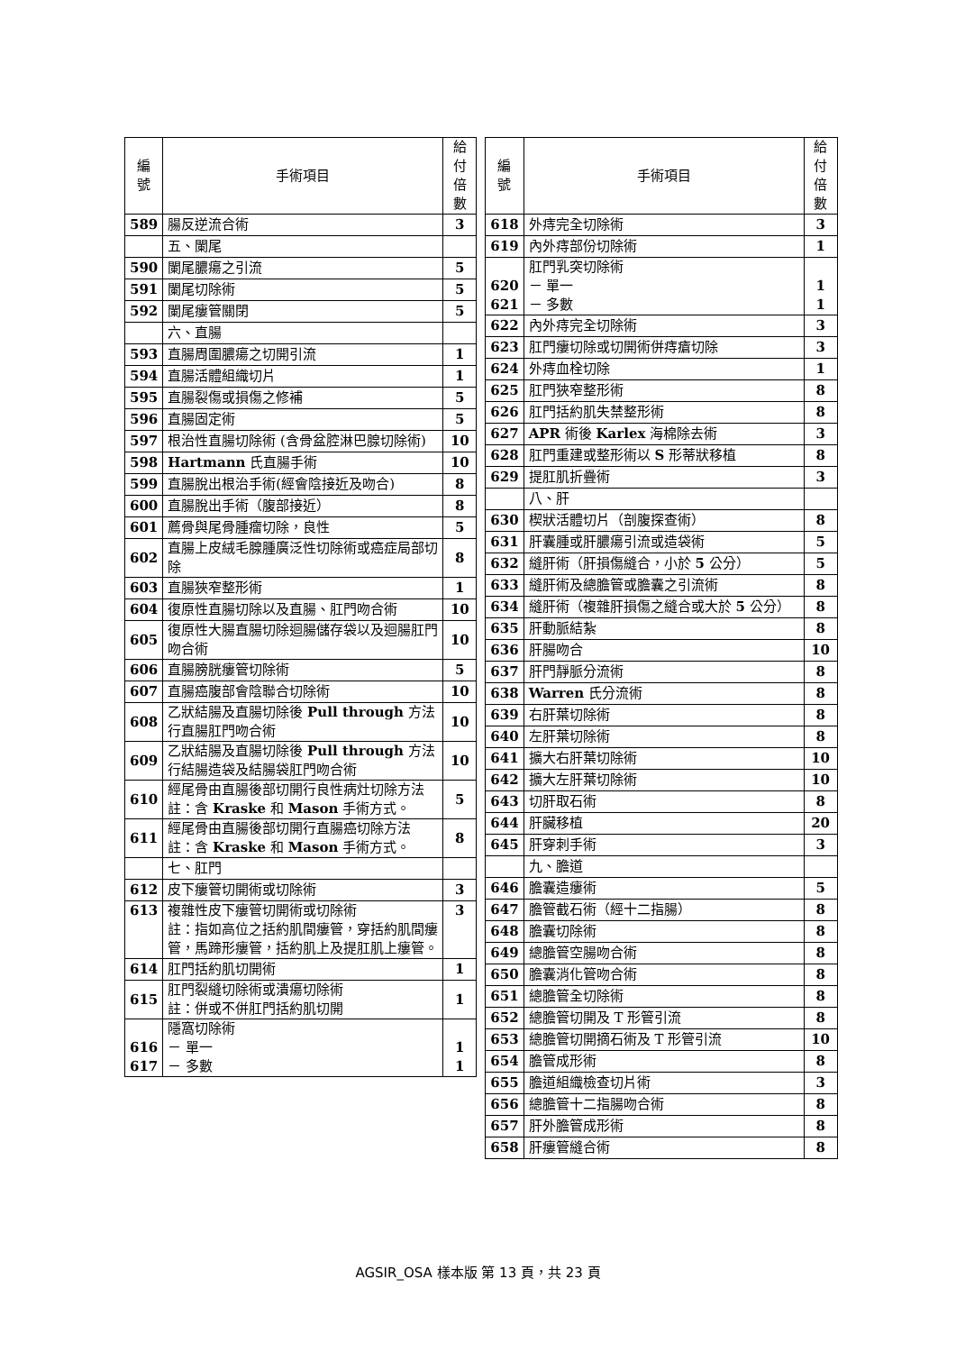| 編 號 | 手術項目 | 給付 倍數 |
| --- | --- | --- |
| 589 | 腸反逆流合術 | 3 |
| | 五、闌尾 | |
| 590 | 闌尾膿瘍之引流 | 5 |
| 591 | 闌尾切除術 | 5 |
| 592 | 闌尾瘻管關閉 | 5 |
| | 六、直腸 | |
| 593 | 直腸周圍膿瘍之切開引流 | 1 |
| 594 | 直腸活體組織切片 | 1 |
| 595 | 直腸裂傷或損傷之修補 | 5 |
| 596 | 直腸固定術 | 5 |
| 597 | 根治性直腸切除術 (含骨盆腔淋巴腺切除術) | 10 |
| 598 | Hartmann 氏直腸手術 | 10 |
| 599 | 直腸脫出根治手術(經會陰接近及吻合) | 8 |
| 600 | 直腸脫出手術（腹部接近） | 8 |
| 601 | 薦骨與尾骨腫瘤切除，良性 | 5 |
| 602 | 直腸上皮絨毛腺腫廣泛性切除術或癌症局部切除 | 8 |
| 603 | 直腸狹窄整形術 | 1 |
| 604 | 復原性直腸切除以及直腸、肛門吻合術 | 10 |
| 605 | 復原性大腸直腸切除迴腸儲存袋以及迴腸肛門吻合術 | 10 |
| 606 | 直腸膀胱瘻管切除術 | 5 |
| 607 | 直腸癌腹部會陰聯合切除術 | 10 |
| 608 | 乙狀結腸及直腸切除後 Pull through 方法行直腸肛門吻合術 | 10 |
| 609 | 乙狀結腸及直腸切除後 Pull through 方法行結腸造袋及結腸袋肛門吻合術 | 10 |
| 610 | 經尾骨由直腸後部切開行良性病灶切除方法 註：含 Kraske 和 Mason 手術方式。 | 5 |
| 611 | 經尾骨由直腸後部切開行直腸癌切除方法 註：含 Kraske 和 Mason 手術方式。 | 8 |
| | 七、肛門 | |
| 612 | 皮下瘻管切開術或切除術 | 3 |
| 613 | 複雜性皮下瘻管切開術或切除術 註：指如高位之括約肌間瘻管，穿括約肌間瘻管，馬蹄形瘻管，括約肌上及提肛肌上瘻管。 | 3 |
| 614 | 肛門括約肌切開術 | 1 |
| 615 | 肛門裂縫切除術或潰瘍切除術 註：併或不併肛門括約肌切開 | 1 |
| 616 617 | 隱窩切除術 － 單一 － 多數 | 1 1 |
| 編 號 | 手術項目 | 給付 倍數 |
| --- | --- | --- |
| 618 | 外痔完全切除術 | 3 |
| 619 | 內外痔部份切除術 | 1 |
| 620 621 | 肛門乳突切除術 － 單一 － 多數 | 1 1 |
| 622 | 內外痔完全切除術 | 3 |
| 623 | 肛門瘻切除或切開術併痔瘡切除 | 3 |
| 624 | 外痔血栓切除 | 1 |
| 625 | 肛門狹窄整形術 | 8 |
| 626 | 肛門括約肌失禁整形術 | 8 |
| 627 | APR 術後 Karlex 海棉除去術 | 3 |
| 628 | 肛門重建或整形術以 S 形蒂狀移植 | 8 |
| 629 | 提肛肌折疊術 | 3 |
| | 八、肝 | |
| 630 | 楔狀活體切片（剖腹探查術） | 8 |
| 631 | 肝囊腫或肝膿瘍引流或造袋術 | 5 |
| 632 | 縫肝術（肝損傷縫合，小於 5 公分） | 5 |
| 633 | 縫肝術及總膽管或膽囊之引流術 | 8 |
| 634 | 縫肝術（複雜肝損傷之縫合或大於 5 公分） | 8 |
| 635 | 肝動脈結紮 | 8 |
| 636 | 肝腸吻合 | 10 |
| 637 | 肝門靜脈分流術 | 8 |
| 638 | Warren 氏分流術 | 8 |
| 639 | 右肝葉切除術 | 8 |
| 640 | 左肝葉切除術 | 8 |
| 641 | 擴大右肝葉切除術 | 10 |
| 642 | 擴大左肝葉切除術 | 10 |
| 643 | 切肝取石術 | 8 |
| 644 | 肝臟移植 | 20 |
| 645 | 肝穿刺手術 | 3 |
| | 九、膽道 | |
| 646 | 膽囊造瘻術 | 5 |
| 647 | 膽管截石術（經十二指腸） | 8 |
| 648 | 膽囊切除術 | 8 |
| 649 | 總膽管空腸吻合術 | 8 |
| 650 | 膽囊消化管吻合術 | 8 |
| 651 | 總膽管全切除術 | 8 |
| 652 | 總膽管切開及 T 形管引流 | 8 |
| 653 | 總膽管切開摘石術及 T 形管引流 | 10 |
| 654 | 膽管成形術 | 8 |
| 655 | 膽道組織檢查切片術 | 3 |
| 656 | 總膽管十二指腸吻合術 | 8 |
| 657 | 肝外膽管成形術 | 8 |
| 658 | 肝瘻管縫合術 | 8 |
AGSIR_OSA 樣本版 第 13 頁，共 23 頁